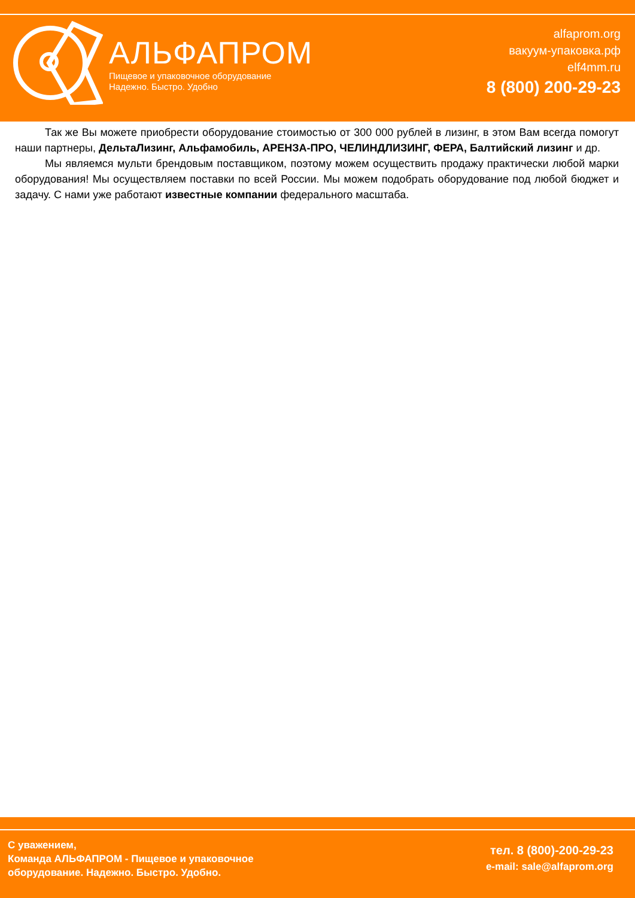АЛЬФАПРОМ
Пищевое и упаковочное оборудование
Надежно. Быстро. Удобно
alfaprom.org
вакуум-упаковка.рф
elf4mm.ru
8 (800) 200-29-23
Так же Вы можете приобрести оборудование стоимостью от 300 000 рублей в лизинг, в этом Вам всегда помогут наши партнеры, ДельтаЛизинг, Альфамобиль, АРЕНЗА-ПРО, ЧЕЛИНДЛИЗИНГ, ФЕРА, Балтийский лизинг и др.
Мы являемся мульти брендовым поставщиком, поэтому можем осуществить продажу практически любой марки оборудования! Мы осуществляем поставки по всей России. Мы можем подобрать оборудование под любой бюджет и задачу. С нами уже работают известные компании федерального масштаба.
С уважением,
Команда АЛЬФАПРОМ - Пищевое и упаковочное
оборудование. Надежно. Быстро. Удобно.
тел. 8 (800)-200-29-23
e-mail: sale@alfaprom.org